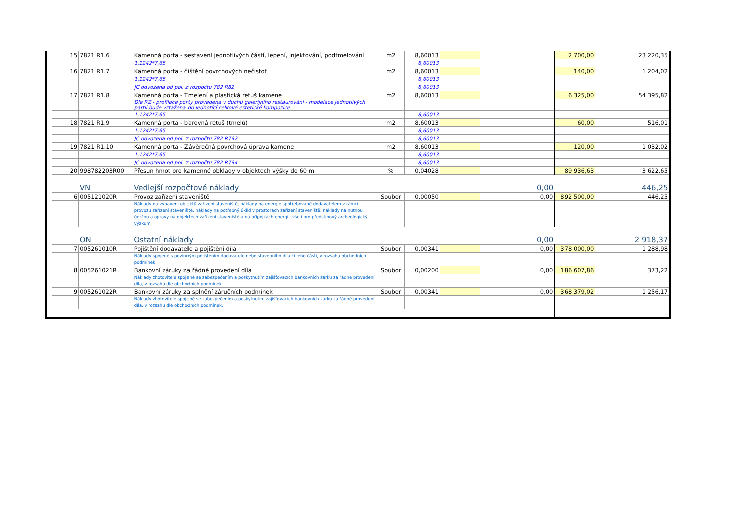| | 15 | 7821 R1.6 | Kamenná porta - sestavení jednotlivých částí, lepení, injektování, podtmelování | m2 | 8,60013 | | | 2 700,00 | 23 220,35 |
| | | | 1,1242*7,65 | | 8,60013 | | | | |
| | 16 | 7821 R1.7 | Kamenná porta - čištění povrchových nečistot | m2 | 8,60013 | | | 140,00 | 1 204,02 |
| | | | 1,1242*7,65 | | 8,60013 | | | | |
| | | | JC odvozena od pol. z rozpočtu 782 R82 | | 8,60013 | | | | |
| | 17 | 7821 R1.8 | Kamenná porta - Tmelení a plastická retuš kamene | m2 | 8,60013 | | | 6 325,00 | 54 395,82 |
| | | | Dle RZ - profilace porty provedena v duchu galerijního restaurování - modelace jednotlivých partií bude vztažena do jednotící celkové estetické kompozice. | | | | | | |
| | | | 1,1242*7,65 | | 8,60013 | | | | |
| | 18 | 7821 R1.9 | Kamenná porta - barevná retuš (tmelů) | m2 | 8,60013 | | | 60,00 | 516,01 |
| | | | 1,1242*7,65 | | 8,60013 | | | | |
| | | | JC odvozena od pol. z rozpočtu 782 R792 | | 8,60013 | | | | |
| | 19 | 7821 R1.10 | Kamenná porta - Závěrečná povrchová úprava kamene | m2 | 8,60013 | | | 120,00 | 1 032,02 |
| | | | 1,1242*7,65 | | 8,60013 | | | | |
| | | | JC odvozena od pol. z rozpočtu 782 R794 | | 8,60013 | | | | |
| | 20 | 998782203R00 | Přesun hmot pro kamenné obklady v objektech výšky do 60 m | % | 0,04028 | | | 89 936,63 | 3 622,65 |
| | | VN | Vedlejší rozpočtové náklady | | | | 0,00 | | 446,25 |
| | 6 | 005121020R | Provoz zařízení staveniště | Soubor | 0,00050 | | 0,00 | 892 500,00 | 446,25 |
| | | | Náklady na vybavení objektů zařízení staveniště, náklady na energie spotřebované dodavatelem v rámci provozu zařízení staveniště, náklady na potřebný úklid v prostorách zařízení staveniště, náklady na nutnou údržbu a opravy na objektech zařízení staveniště a na přípojkách energií, vše i pro předstihový archeologický výzkum | | | | | | |
| | | ON | Ostatní náklady | | | | 0,00 | | 2 918,37 |
| | 7 | 005261010R | Pojištění dodavatele a pojištění díla | Soubor | 0,00341 | | 0,00 | 378 000,00 | 1 288,98 |
| | | | Náklady spojené s povinným pojištěním dodavatele nebo stavebního díla či jeho části, v rozsahu obchodních podmínek. | | | | | | |
| | 8 | 005261021R | Bankovní záruky za řádné provedení díla | Soubor | 0,00200 | | 0,00 | 186 607,86 | 373,22 |
| | | | Náklady zhotovitele spojené se zabezpečením a poskytnutím zajišťovacích bankovních zárku za řádné provedení díla, v rozsahu dle obchodních podmínek. | | | | | | |
| | 9 | 005261022R | Bankovní záruky za splnění záručních podmínek | Soubor | 0,00341 | | 0,00 | 368 379,02 | 1 256,17 |
| | | | Náklady zhotovitele spojené se zabezpečením a poskytnutím zajišťovacích bankovních zárku za řádné provedení díla, v rozsahu dle obchodních podmínek. | | | | | | |